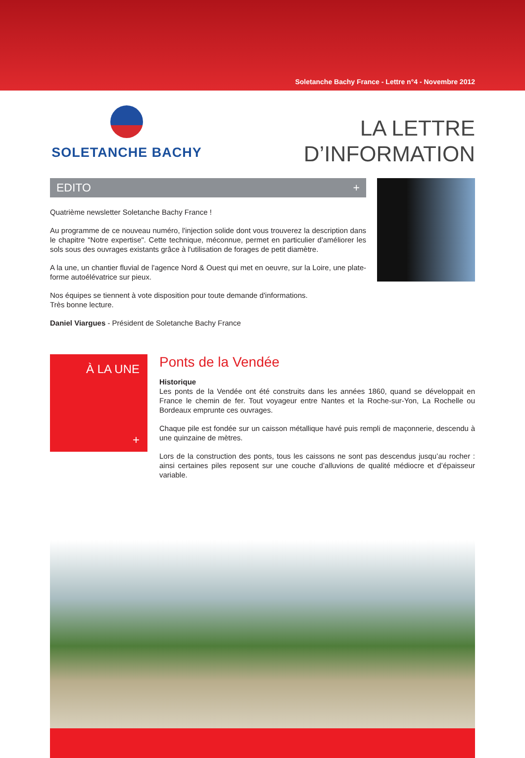Soletanche Bachy France - Lettre n°4 - Novembre 2012
SOLETANCHE BACHY
LA LETTRE
D’INFORMATION
EDITO +
Quatrième newsletter Soletanche Bachy France !
Au programme de ce nouveau numéro, l'injection solide dont vous trouverez la description dans le chapitre "Notre expertise". Cette technique, méconnue, permet en particulier d'améliorer les sols sous des ouvrages existants grâce à l'utilisation de forages de petit diamètre.
A la une, un chantier fluvial de l'agence Nord & Ouest qui met en oeuvre, sur la Loire, une plate-forme autoélévatrice sur pieux.
Nos équipes se tiennent à vote disposition pour toute demande d'informations.
Très bonne lecture.
Daniel Viargues - Président de Soletanche Bachy France
À LA UNE
+
Ponts de la Vendée
Historique
Les ponts de la Vendée ont été construits dans les années 1860, quand se développait en France le chemin de fer. Tout voyageur entre Nantes et la Roche-sur-Yon, La Rochelle ou Bordeaux emprunte ces ouvrages.
Chaque pile est fondée sur un caisson métallique havé puis rempli de maçonnerie, descendu à une quinzaine de mètres.
Lors de la construction des ponts, tous les caissons ne sont pas descendus jusqu’au rocher : ainsi certaines piles reposent sur une couche d’alluvions de qualité médiocre et d’épaisseur variable.